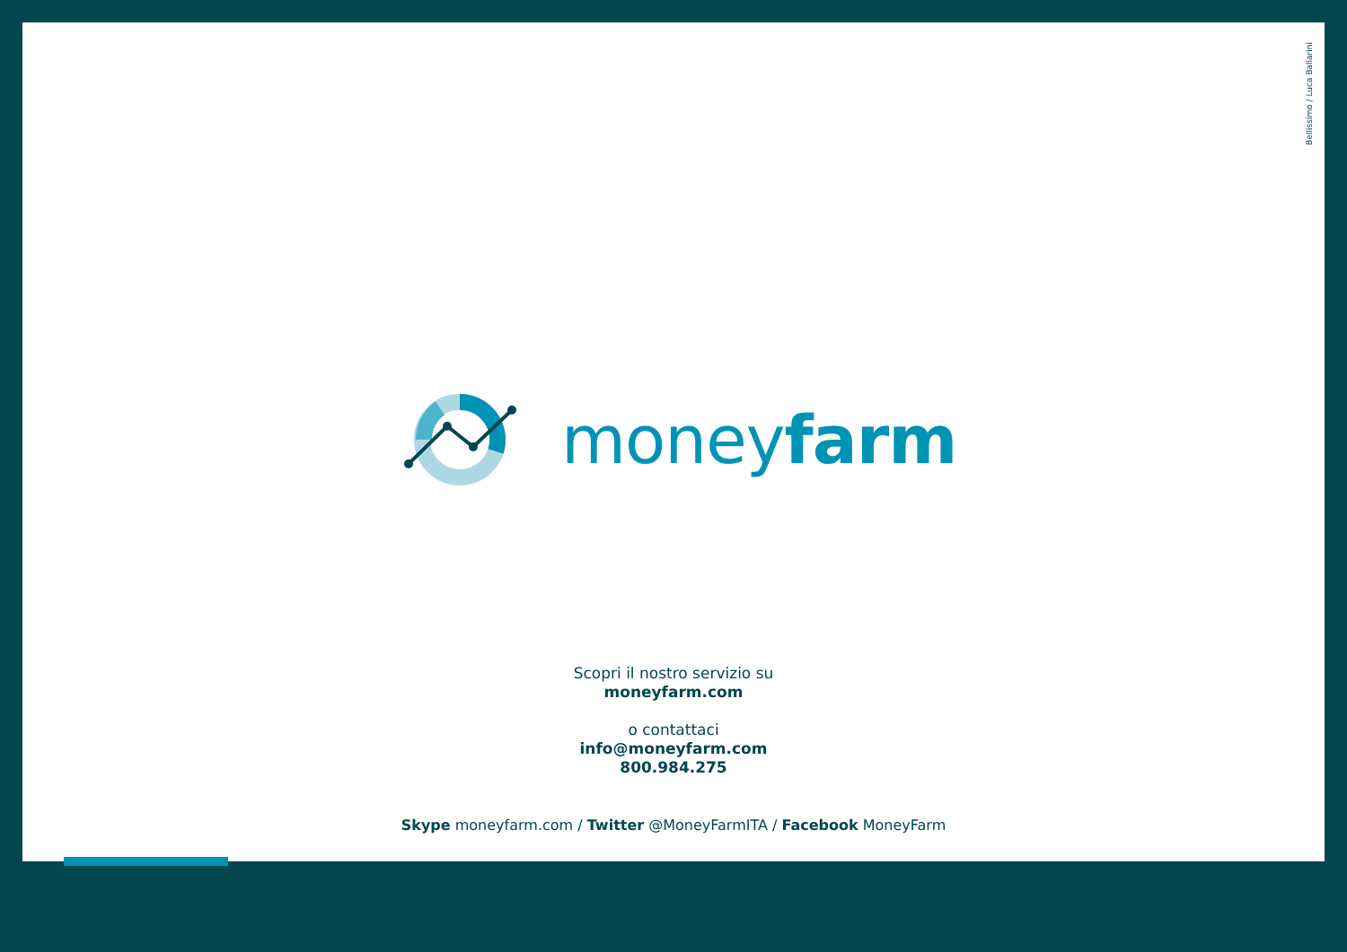Bellissimo / Luca Ballarini
moneyfarm
Scopri il nostro servizio su
moneyfarm.com
o contattaci
info@moneyfarm.com
800.984.275
Skype moneyfarm.com / Twitter @MoneyFarmITA / Facebook MoneyFarm